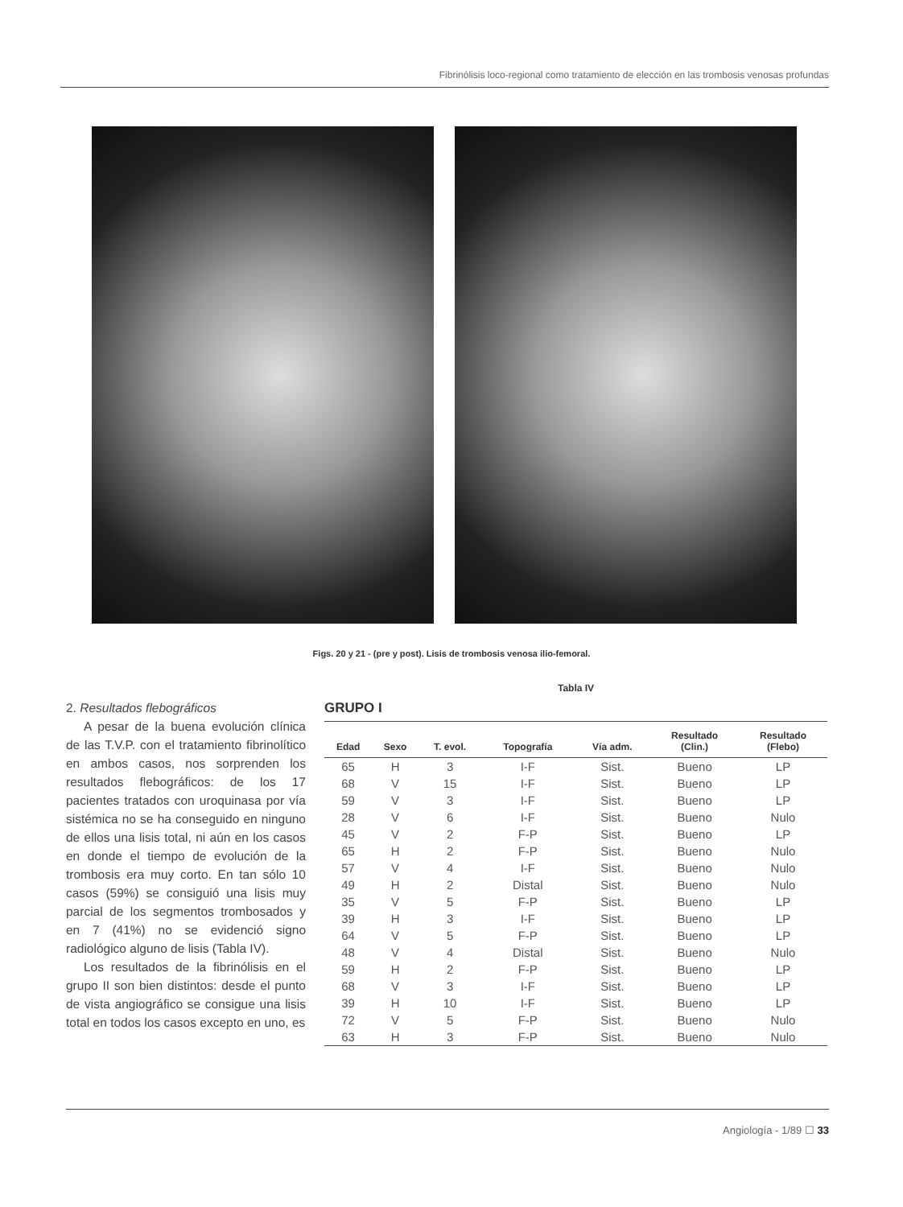Fibrinólisis loco-regional como tratamiento de elección en las trombosis venosas profundas
Figs. 20 y 21 - (pre y post). Lisis de trombosis venosa ilio-femoral.
2. Resultados flebográficos
A pesar de la buena evolución clínica de las T.V.P. con el tratamiento fibrinolítico en ambos casos, nos sorprenden los resultados flebográficos: de los 17 pacientes tratados con uroquinasa por vía sistémica no se ha conseguido en ninguno de ellos una lisis total, ni aún en los casos en donde el tiempo de evolución de la trombosis era muy corto. En tan sólo 10 casos (59%) se consiguió una lisis muy parcial de los segmentos trombosados y en 7 (41%) no se evidenció signo radiológico alguno de lisis (Tabla IV).
Los resultados de la fibrinólisis en el grupo II son bien distintos: desde el punto de vista angiográfico se consigue una lisis total en todos los casos excepto en uno, es
Tabla IV
GRUPO I
| Edad | Sexo | T. evol. | Topografía | Vía adm. | Resultado (Clin.) | Resultado (Flebo) |
| --- | --- | --- | --- | --- | --- | --- |
| 65 | H | 3 | I-F | Sist. | Bueno | LP |
| 68 | V | 15 | I-F | Sist. | Bueno | LP |
| 59 | V | 3 | I-F | Sist. | Bueno | LP |
| 28 | V | 6 | I-F | Sist. | Bueno | Nulo |
| 45 | V | 2 | F-P | Sist. | Bueno | LP |
| 65 | H | 2 | F-P | Sist. | Bueno | Nulo |
| 57 | V | 4 | I-F | Sist. | Bueno | Nulo |
| 49 | H | 2 | Distal | Sist. | Bueno | Nulo |
| 35 | V | 5 | F-P | Sist. | Bueno | LP |
| 39 | H | 3 | I-F | Sist. | Bueno | LP |
| 64 | V | 5 | F-P | Sist. | Bueno | LP |
| 48 | V | 4 | Distal | Sist. | Bueno | Nulo |
| 59 | H | 2 | F-P | Sist. | Bueno | LP |
| 68 | V | 3 | I-F | Sist. | Bueno | LP |
| 39 | H | 10 | I-F | Sist. | Bueno | LP |
| 72 | V | 5 | F-P | Sist. | Bueno | Nulo |
| 63 | H | 3 | F-P | Sist. | Bueno | Nulo |
Angiología - 1/89 ☐ 33